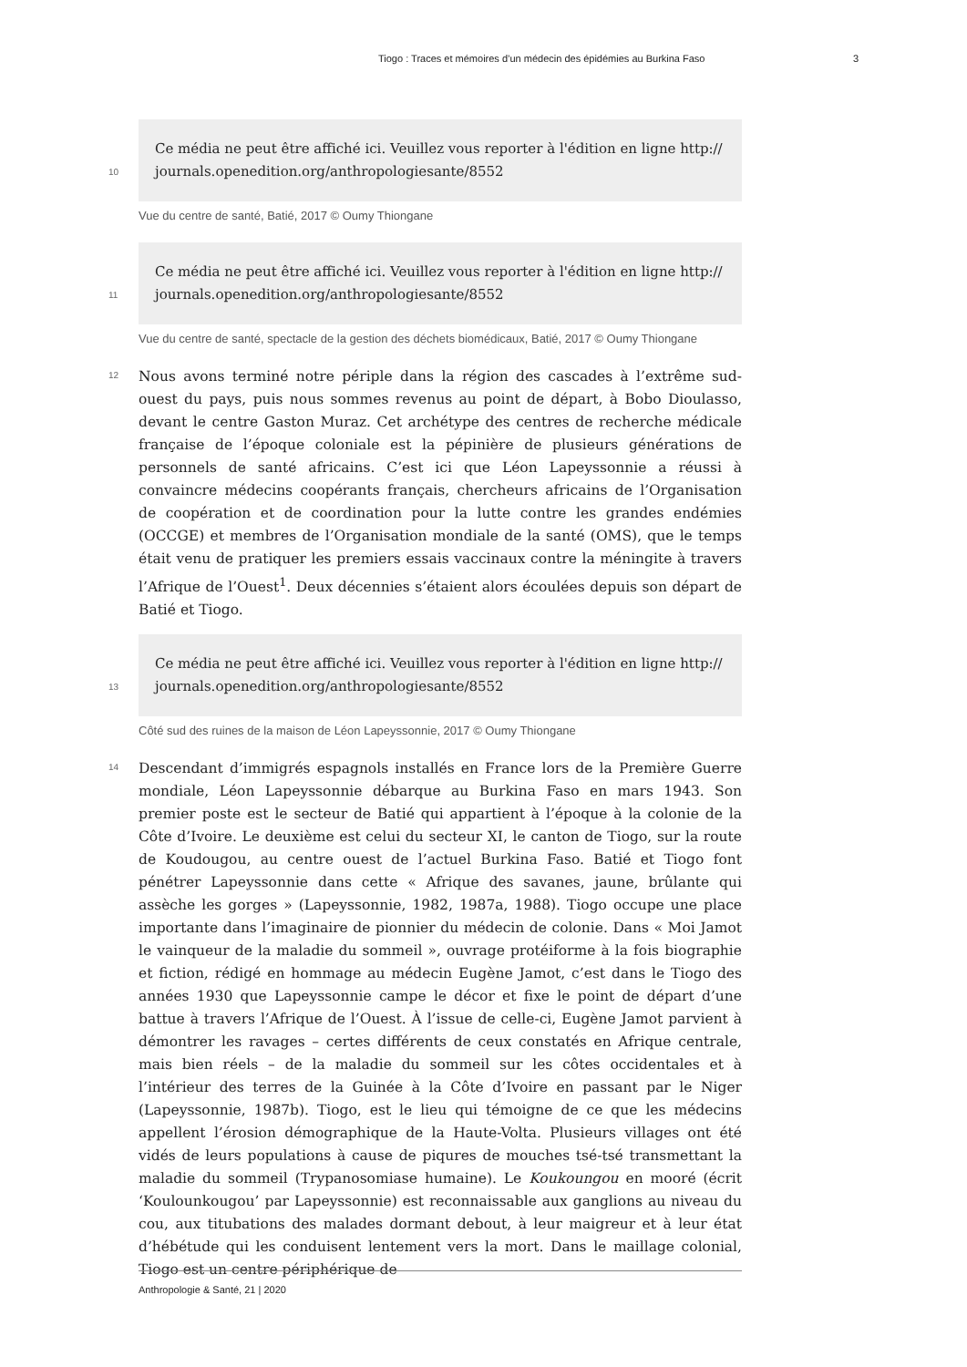Tiogo : Traces et mémoires d’un médecin des épidémies au Burkina Faso 3
10
Ce média ne peut être affiché ici. Veuillez vous reporter à l'édition en ligne http://
journals.openedition.org/anthropologiesante/8552
Vue du centre de santé, Batié, 2017 © Oumy Thiongane
11
Ce média ne peut être affiché ici. Veuillez vous reporter à l'édition en ligne http://
journals.openedition.org/anthropologiesante/8552
Vue du centre de santé, spectacle de la gestion des déchets biomédicaux, Batié, 2017 © Oumy Thiongane
12
Nous avons terminé notre périple dans la région des cascades à l’extrême sud-ouest du pays, puis nous sommes revenus au point de départ, à Bobo Dioulasso, devant le centre Gaston Muraz. Cet archétype des centres de recherche médicale française de l’époque coloniale est la pépinière de plusieurs générations de personnels de santé africains. C’est ici que Léon Lapeyssonnie a réussi à convaincre médecins coopérants français, chercheurs africains de l’Organisation de coopération et de coordination pour la lutte contre les grandes endémies (OCCGE) et membres de l’Organisation mondiale de la santé (OMS), que le temps était venu de pratiquer les premiers essais vaccinaux contre la méningite à travers l’Afrique de l’Ouest<sup>1</sup>. Deux décennies s’étaient alors écoulées depuis son départ de Batié et Tiogo.
13
Ce média ne peut être affiché ici. Veuillez vous reporter à l'édition en ligne http://
journals.openedition.org/anthropologiesante/8552
Côté sud des ruines de la maison de Léon Lapeyssonnie, 2017 © Oumy Thiongane
14
Descendant d’immigrés espagnols installés en France lors de la Première Guerre mondiale, Léon Lapeyssonnie débarque au Burkina Faso en mars 1943. Son premier poste est le secteur de Batié qui appartient à l’époque à la colonie de la Côte d’Ivoire. Le deuxième est celui du secteur XI, le canton de Tiogo, sur la route de Koudougou, au centre ouest de l’actuel Burkina Faso. Batié et Tiogo font pénétrer Lapeyssonnie dans cette « Afrique des savanes, jaune, brûlante qui assèche les gorges » (Lapeyssonnie, 1982, 1987a, 1988). Tiogo occupe une place importante dans l’imaginaire de pionnier du médecin de colonie. Dans « Moi Jamot le vainqueur de la maladie du sommeil », ouvrage protéiforme à la fois biographie et fiction, rédigé en hommage au médecin Eugène Jamot, c’est dans le Tiogo des années 1930 que Lapeyssonnie campe le décor et fixe le point de départ d’une battue à travers l’Afrique de l’Ouest. À l’issue de celle-ci, Eugène Jamot parvient à démontrer les ravages – certes différents de ceux constatés en Afrique centrale, mais bien réels – de la maladie du sommeil sur les côtes occidentales et à l’intérieur des terres de la Guinée à la Côte d’Ivoire en passant par le Niger (Lapeyssonnie, 1987b). Tiogo, est le lieu qui témoigne de ce que les médecins appellent l’érosion démographique de la Haute-Volta. Plusieurs villages ont été vidés de leurs populations à cause de piqures de mouches tsé-tsé transmettant la maladie du sommeil (Trypanosomiase humaine). Le Koukoungou en mooré (écrit ‘Kouloun­kougou’ par Lapeyssonnie) est reconnaissable aux ganglions au niveau du cou, aux titubations des malades dormant debout, à leur maigreur et à leur état d’hébétude qui les conduisent lentement vers la mort. Dans le maillage colonial, Tiogo est un centre périphérique de
Anthropologie & Santé, 21 | 2020